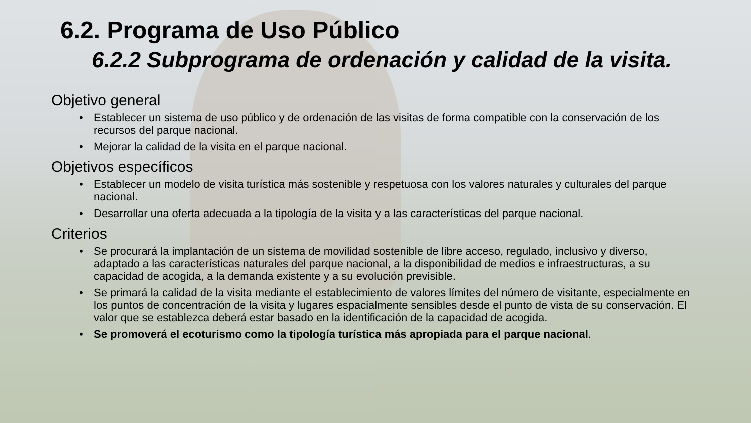6.2. Programa de Uso Público
6.2.2 Subprograma de ordenación y calidad de la visita.
Objetivo general
• Establecer un sistema de uso público y de ordenación de las visitas de forma compatible con la conservación de los recursos del parque nacional.
• Mejorar la calidad de la visita en el parque nacional.
Objetivos específicos
• Establecer un modelo de visita turística más sostenible y respetuosa con los valores naturales y culturales del parque nacional.
• Desarrollar una oferta adecuada a la tipología de la visita y a las características del parque nacional.
Criterios
• Se procurará la implantación de un sistema de movilidad sostenible de libre acceso, regulado, inclusivo y diverso, adaptado a las características naturales del parque nacional, a la disponibilidad de medios e infraestructuras, a su capacidad de acogida, a la demanda existente y a su evolución previsible.
• Se primará la calidad de la visita mediante el establecimiento de valores límites del número de visitante, especialmente en los puntos de concentración de la visita y lugares espacialmente sensibles desde el punto de vista de su conservación. El valor que se establezca deberá estar basado en la identificación de la capacidad de acogida.
• Se promoverá el ecoturismo como la tipología turística más apropiada para el parque nacional.